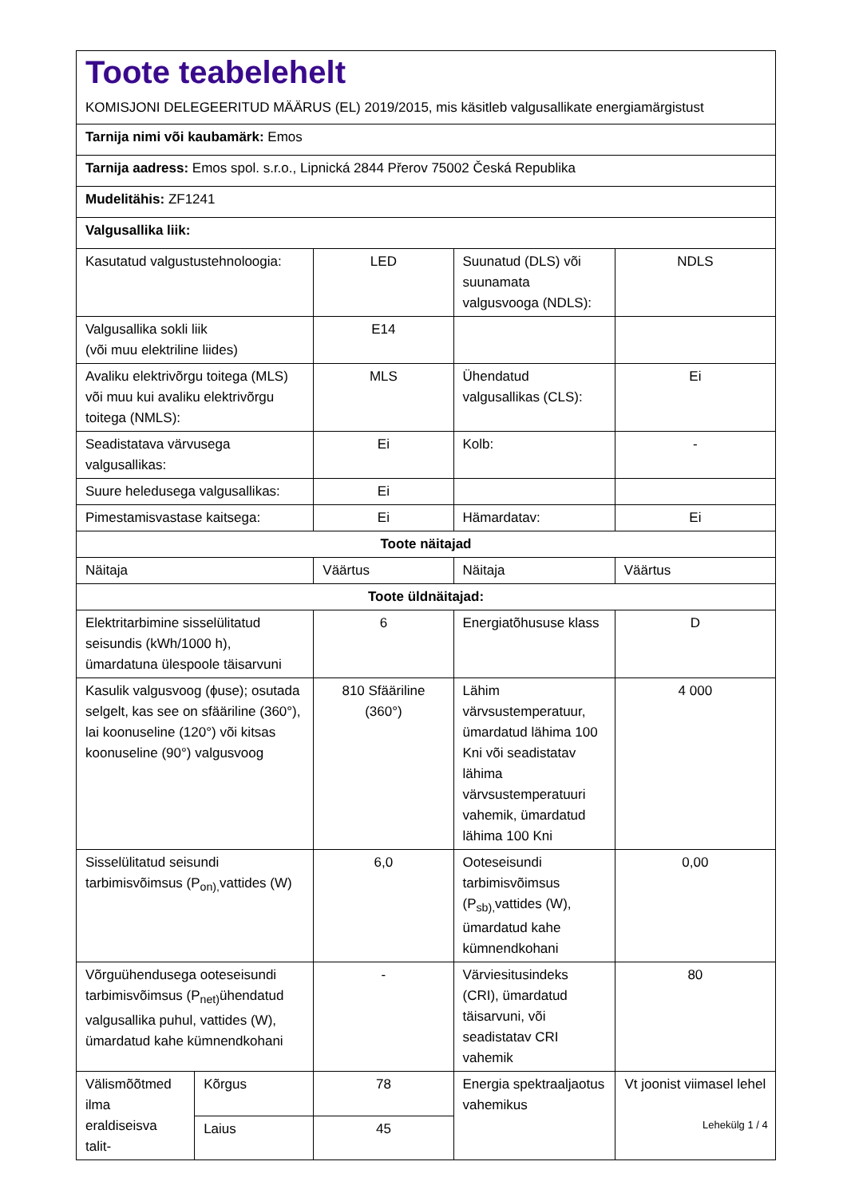Toote teabelehelt
KOMISJONI DELEGEERITUD MÄÄRUS (EL) 2019/2015, mis käsitleb valgusallikate energiamärgistust
| Tarnija nimi või kaubamärk: Emos | | | | |
| Tarnija aadress: Emos spol. s.r.o., Lipnická 2844 Přerov 75002 Česká Republika | | | | |
| Mudelitähis: ZF1241 | | | | |
| Valgusallika liik: | | | | |
| Kasutatud valgustustehnoloogia: | | LED | Suunatud (DLS) või suunamata valgusvooga (NDLS): | NDLS |
| Valgusallika sokli liik (või muu elektriline liides) | | E14 | | |
| Avaliku elektrivõrgu toitega (MLS) või muu kui avaliku elektrivõrgu toitega (NMLS): | | MLS | Ühendatud valgusallikas (CLS): | Ei |
| Seadistatava värvusega valgusallikas: | | Ei | Kolb: | - |
| Suure heledusega valgusallikas: | | Ei | | |
| Pimestamisvastase kaitsega: | | Ei | Hämardatav: | Ei |
| Toote näitajad | | | | |
| Näitaja | | Väärtus | Näitaja | Väärtus |
| Toote üldnäitajad: | | | | |
| Elektritarbimine sisselülitatud seisundis (kWh/1000 h), ümardatuna ülespoole täisarvuni | | 6 | Energiatõhususe klass | D |
| Kasulik valgusvoog (ϕuse); osutada selgelt, kas see on sfääriline (360°), lai koonuseline (120°) või kitsas koonuseline (90°) valgusvoog | | 810 Sfääriline (360°) | Lähim värvsustemperatuur, ümardatud lähima 100 Kni või seadistatav lähima värvsustemperatuuri vahemik, ümardatud lähima 100 Kni | 4 000 |
| Sisselülitatud seisundi tarbimisvõimsus (P<sub>on),</sub>vattides (W) | | 6,0 | Ooteseisundi tarbimisvõimsus (P<sub>sb),</sub>vattides (W), ümardatud kahe kümnendkohani | 0,00 |
| Võrguühendusega ooteseisundi tarbimisvõimsus (P<sub>net)</sub>ühendatud valgusallika puhul, vattides (W), ümardatud kahe kümnendkohani | | - | Värviesitusindeks (CRI), ümardatud täisarvuni, või seadistatav CRI vahemik | 80 |
| Välismõõtmed ilma eraldiseisva talit- | Kõrgus | 78 | Energia spektraaljaotus vahemikus | Vt joonist viimasel lehel |
| | Laius | 45 | | |
Lehekülg 1 / 4